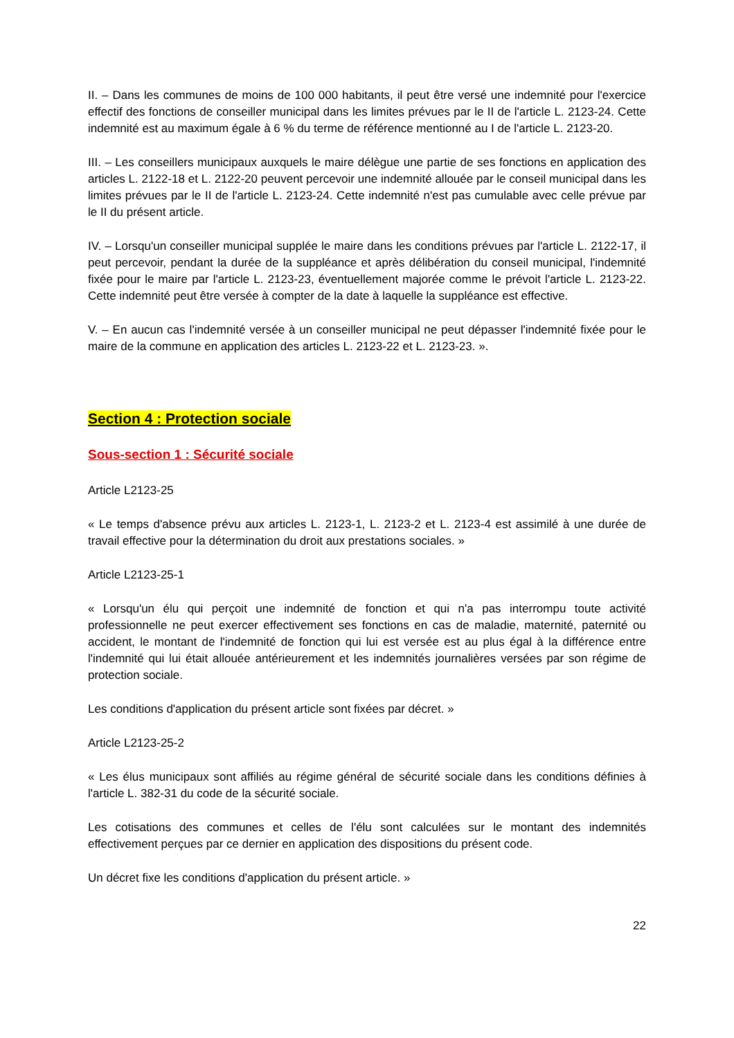II. – Dans les communes de moins de 100 000 habitants, il peut être versé une indemnité pour l'exercice effectif des fonctions de conseiller municipal dans les limites prévues par le II de l'article L. 2123-24. Cette indemnité est au maximum égale à 6 % du terme de référence mentionné au I de l'article L. 2123-20.
III. – Les conseillers municipaux auxquels le maire délègue une partie de ses fonctions en application des articles L. 2122-18 et L. 2122-20 peuvent percevoir une indemnité allouée par le conseil municipal dans les limites prévues par le II de l'article L. 2123-24. Cette indemnité n'est pas cumulable avec celle prévue par le II du présent article.
IV. – Lorsqu'un conseiller municipal supplée le maire dans les conditions prévues par l'article L. 2122-17, il peut percevoir, pendant la durée de la suppléance et après délibération du conseil municipal, l'indemnité fixée pour le maire par l'article L. 2123-23, éventuellement majorée comme le prévoit l'article L. 2123-22. Cette indemnité peut être versée à compter de la date à laquelle la suppléance est effective.
V. – En aucun cas l'indemnité versée à un conseiller municipal ne peut dépasser l'indemnité fixée pour le maire de la commune en application des articles L. 2123-22 et L. 2123-23. ».
Section 4 : Protection sociale
Sous-section 1 : Sécurité sociale
Article L2123-25
« Le temps d'absence prévu aux articles L. 2123-1, L. 2123-2 et L. 2123-4 est assimilé à une durée de travail effective pour la détermination du droit aux prestations sociales. »
Article L2123-25-1
« Lorsqu'un élu qui perçoit une indemnité de fonction et qui n'a pas interrompu toute activité professionnelle ne peut exercer effectivement ses fonctions en cas de maladie, maternité, paternité ou accident, le montant de l'indemnité de fonction qui lui est versée est au plus égal à la différence entre l'indemnité qui lui était allouée antérieurement et les indemnités journalières versées par son régime de protection sociale.
Les conditions d'application du présent article sont fixées par décret. »
Article L2123-25-2
« Les élus municipaux sont affiliés au régime général de sécurité sociale dans les conditions définies à l'article L. 382-31 du code de la sécurité sociale.
Les cotisations des communes et celles de l'élu sont calculées sur le montant des indemnités effectivement perçues par ce dernier en application des dispositions du présent code.
Un décret fixe les conditions d'application du présent article. »
22